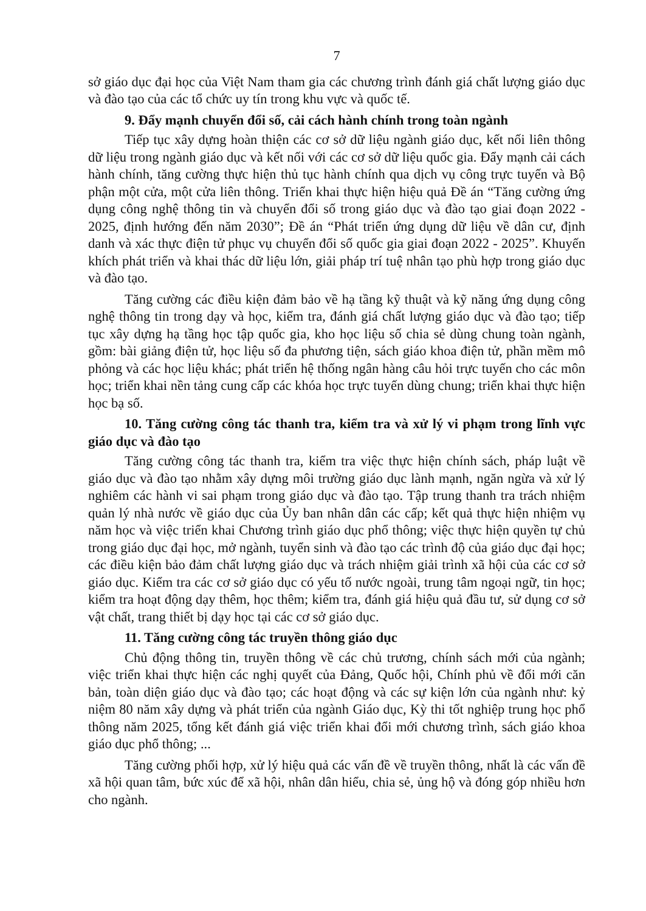7
sở giáo dục đại học của Việt Nam tham gia các chương trình đánh giá chất lượng giáo dục và đào tạo của các tổ chức uy tín trong khu vực và quốc tế.
9. Đẩy mạnh chuyển đổi số, cải cách hành chính trong toàn ngành
Tiếp tục xây dựng hoàn thiện các cơ sở dữ liệu ngành giáo dục, kết nối liên thông dữ liệu trong ngành giáo dục và kết nối với các cơ sở dữ liệu quốc gia. Đẩy mạnh cải cách hành chính, tăng cường thực hiện thủ tục hành chính qua dịch vụ công trực tuyến và Bộ phận một cửa, một cửa liên thông. Triển khai thực hiện hiệu quả Đề án “Tăng cường ứng dụng công nghệ thông tin và chuyển đổi số trong giáo dục và đào tạo giai đoạn 2022 - 2025, định hướng đến năm 2030”; Đề án “Phát triển ứng dụng dữ liệu về dân cư, định danh và xác thực điện tử phục vụ chuyển đổi số quốc gia giai đoạn 2022 - 2025”. Khuyến khích phát triển và khai thác dữ liệu lớn, giải pháp trí tuệ nhân tạo phù hợp trong giáo dục và đào tạo.
Tăng cường các điều kiện đảm bảo về hạ tầng kỹ thuật và kỹ năng ứng dụng công nghệ thông tin trong dạy và học, kiểm tra, đánh giá chất lượng giáo dục và đào tạo; tiếp tục xây dựng hạ tầng học tập quốc gia, kho học liệu số chia sẻ dùng chung toàn ngành, gồm: bài giảng điện tử, học liệu số đa phương tiện, sách giáo khoa điện tử, phần mềm mô phỏng và các học liệu khác; phát triển hệ thống ngân hàng câu hỏi trực tuyến cho các môn học; triển khai nền tảng cung cấp các khóa học trực tuyến dùng chung; triển khai thực hiện học bạ số.
10. Tăng cường công tác thanh tra, kiểm tra và xử lý vi phạm trong lĩnh vực giáo dục và đào tạo
Tăng cường công tác thanh tra, kiểm tra việc thực hiện chính sách, pháp luật về giáo dục và đào tạo nhằm xây dựng môi trường giáo dục lành mạnh, ngăn ngừa và xử lý nghiêm các hành vi sai phạm trong giáo dục và đào tạo. Tập trung thanh tra trách nhiệm quản lý nhà nước về giáo dục của Ủy ban nhân dân các cấp; kết quả thực hiện nhiệm vụ năm học và việc triển khai Chương trình giáo dục phổ thông; việc thực hiện quyền tự chủ trong giáo dục đại học, mở ngành, tuyển sinh và đào tạo các trình độ của giáo dục đại học; các điều kiện bảo đảm chất lượng giáo dục và trách nhiệm giải trình xã hội của các cơ sở giáo dục. Kiểm tra các cơ sở giáo dục có yếu tố nước ngoài, trung tâm ngoại ngữ, tin học; kiểm tra hoạt động dạy thêm, học thêm; kiểm tra, đánh giá hiệu quả đầu tư, sử dụng cơ sở vật chất, trang thiết bị dạy học tại các cơ sở giáo dục.
11. Tăng cường công tác truyền thông giáo dục
Chủ động thông tin, truyền thông về các chủ trương, chính sách mới của ngành; việc triển khai thực hiện các nghị quyết của Đảng, Quốc hội, Chính phủ về đổi mới căn bản, toàn diện giáo dục và đào tạo; các hoạt động và các sự kiện lớn của ngành như: kỷ niệm 80 năm xây dựng và phát triển của ngành Giáo dục, Kỳ thi tốt nghiệp trung học phổ thông năm 2025, tổng kết đánh giá việc triển khai đổi mới chương trình, sách giáo khoa giáo dục phổ thông; ...
Tăng cường phối hợp, xử lý hiệu quả các vấn đề về truyền thông, nhất là các vấn đề xã hội quan tâm, bức xúc để xã hội, nhân dân hiểu, chia sẻ, ủng hộ và đóng góp nhiều hơn cho ngành.